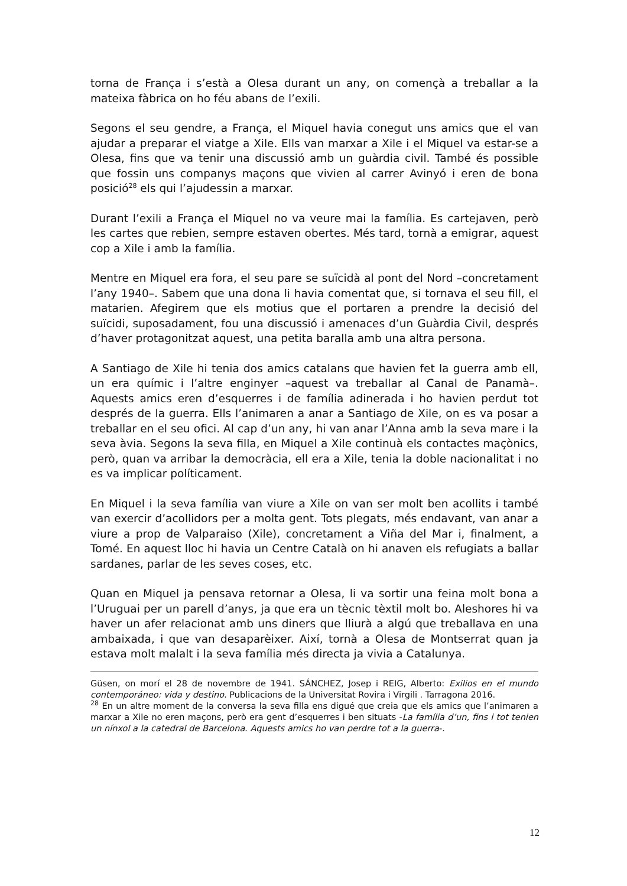torna de França i s’està a Olesa durant un any, on començà a treballar a la mateixa fàbrica on ho féu abans de l’exili.
Segons el seu gendre, a França, el Miquel havia conegut uns amics que el van ajudar a preparar el viatge a Xile. Ells van marxar a Xile i el Miquel va estar-se a Olesa, fins que va tenir una discussió amb un guàrdia civil. També és possible que fossin uns companys maçons que vivien al carrer Avinyó i eren de bona posició<sup>28</sup> els qui l’ajudessin a marxar.
Durant l’exili a França el Miquel no va veure mai la família. Es cartejaven, però les cartes que rebien, sempre estaven obertes. Més tard, tornà a emigrar, aquest cop a Xile i amb la família.
Mentre en Miquel era fora, el seu pare se suïcidà al pont del Nord –concretament l’any 1940–. Sabem que una dona li havia comentat que, si tornava el seu fill, el matarien. Afegirem que els motius que el portaren a prendre la decisió del suïcidi, suposadament, fou una discussió i amenaces d’un Guàrdia Civil, després d’haver protagonitzat aquest, una petita baralla amb una altra persona.
A Santiago de Xile hi tenia dos amics catalans que havien fet la guerra amb ell, un era químic i l’altre enginyer –aquest va treballar al Canal de Panamà–. Aquests amics eren d’esquerres i de família adinerada i ho havien perdut tot després de la guerra. Ells l’animaren a anar a Santiago de Xile, on es va posar a treballar en el seu ofici. Al cap d’un any, hi van anar l’Anna amb la seva mare i la seva àvia. Segons la seva filla, en Miquel a Xile continuà els contactes maçònics, però, quan va arribar la democràcia, ell era a Xile, tenia la doble nacionalitat i no es va implicar políticament.
En Miquel i la seva família van viure a Xile on van ser molt ben acollits i també van exercir d’acollidors per a molta gent. Tots plegats, més endavant, van anar a viure a prop de Valparaiso (Xile), concretament a Viña del Mar i, finalment, a Tomé. En aquest lloc hi havia un Centre Català on hi anaven els refugiats a ballar sardanes, parlar de les seves coses, etc.
Quan en Miquel ja pensava retornar a Olesa, li va sortir una feina molt bona a l’Uruguai per un parell d’anys, ja que era un tècnic tèxtil molt bo. Aleshores hi va haver un afer relacionat amb uns diners que lliurà a algú que treballava en una ambaixada, i que van desaparèixer. Així, tornà a Olesa de Montserrat quan ja estava molt malalt i la seva família més directa ja vivia a Catalunya.
Güsen, on morí el 28 de novembre de 1941. SÁNCHEZ, Josep i REIG, Alberto: Exilios en el mundo contemporáneo: vida y destino. Publicacions de la Universitat Rovira i Virgili . Tarragona 2016.
<sup>28</sup> En un altre moment de la conversa la seva filla ens digué que creia que els amics que l’animaren a marxar a Xile no eren maçons, però era gent d’esquerres i ben situats -La família d’un, fins i tot tenien un nínxol a la catedral de Barcelona. Aquests amics ho van perdre tot a la guerra-.
12